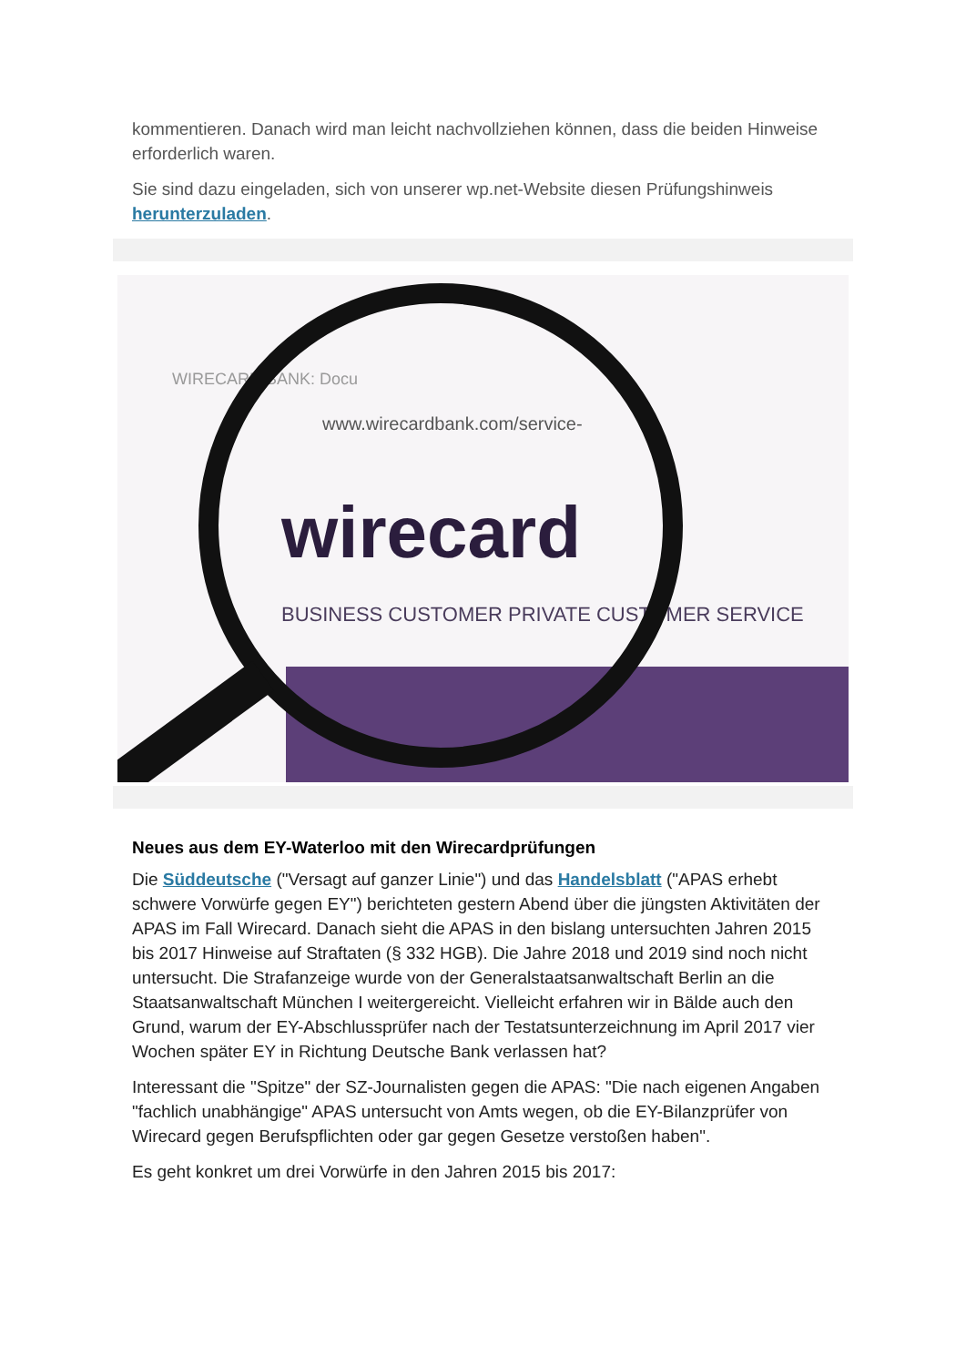kommentieren. Danach wird man leicht nachvollziehen können, dass die beiden Hinweise erforderlich waren.
Sie sind dazu eingeladen, sich von unserer wp.net-Website diesen Prüfungshinweis herunterzuladen.
WIRECARD BANK: Docu
www.wirecardbank.com/service-
wirecard
BUSINESS CUSTOMER PRIVATE CUSTOMER SERVICE
Neues aus dem EY-Waterloo mit den Wirecardprüfungen
Die Süddeutsche ("Versagt auf ganzer Linie") und das Handelsblatt ("APAS erhebt schwere Vorwürfe gegen EY") berichteten gestern Abend über die jüngsten Aktivitäten der APAS im Fall Wirecard. Danach sieht die APAS in den bislang untersuchten Jahren 2015 bis 2017 Hinweise auf Straftaten (§ 332 HGB). Die Jahre 2018 und 2019 sind noch nicht untersucht. Die Strafanzeige wurde von der Generalstaatsanwaltschaft Berlin an die Staatsanwaltschaft München I weitergereicht. Vielleicht erfahren wir in Bälde auch den Grund, warum der EY-Abschlussprüfer nach der Testatsunterzeichnung im April 2017 vier Wochen später EY in Richtung Deutsche Bank verlassen hat?
Interessant die "Spitze" der SZ-Journalisten gegen die APAS: "Die nach eigenen Angaben "fachlich unabhängige" APAS untersucht von Amts wegen, ob die EY-Bilanzprüfer von Wirecard gegen Berufspflichten oder gar gegen Gesetze verstoßen haben".
Es geht konkret um drei Vorwürfe in den Jahren 2015 bis 2017: